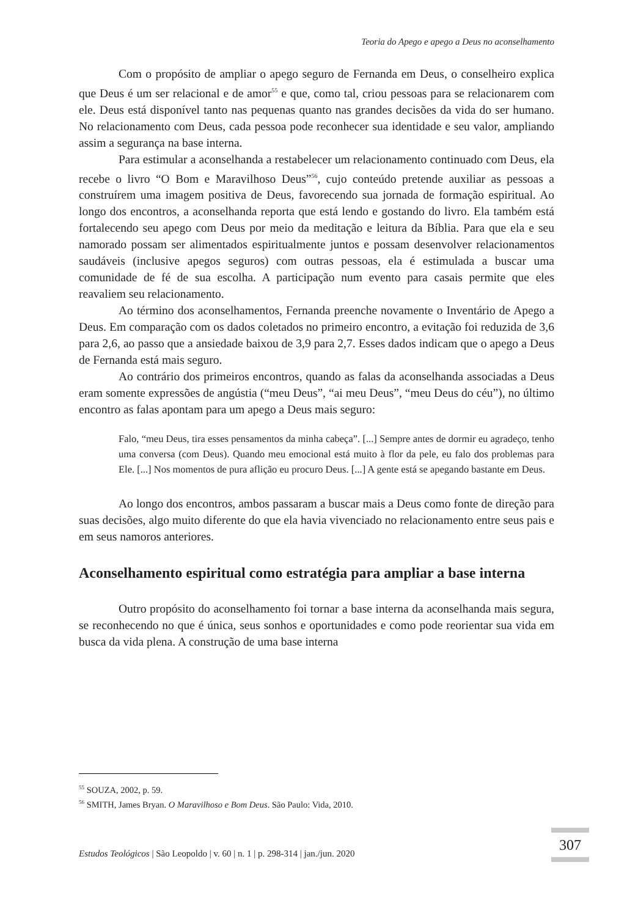Teoria do Apego e apego a Deus no aconselhamento
Com o propósito de ampliar o apego seguro de Fernanda em Deus, o conselheiro explica que Deus é um ser relacional e de amor<sup>55</sup> e que, como tal, criou pessoas para se relacionarem com ele. Deus está disponível tanto nas pequenas quanto nas grandes decisões da vida do ser humano. No relacionamento com Deus, cada pessoa pode reconhecer sua identidade e seu valor, ampliando assim a segurança na base interna.
Para estimular a aconselhanda a restabelecer um relacionamento continuado com Deus, ela recebe o livro “O Bom e Maravilhoso Deus”<sup>56</sup>, cujo conteúdo pretende auxiliar as pessoas a construírem uma imagem positiva de Deus, favorecendo sua jornada de formação espiritual. Ao longo dos encontros, a aconselhanda reporta que está lendo e gostando do livro. Ela também está fortalecendo seu apego com Deus por meio da meditação e leitura da Bíblia. Para que ela e seu namorado possam ser alimentados espiritualmente juntos e possam desenvolver relacionamentos saudáveis (inclusive apegos seguros) com outras pessoas, ela é estimulada a buscar uma comunidade de fé de sua escolha. A participação num evento para casais permite que eles reavaliem seu relacionamento.
Ao término dos aconselhamentos, Fernanda preenche novamente o Inventário de Apego a Deus. Em comparação com os dados coletados no primeiro encontro, a evitação foi reduzida de 3,6 para 2,6, ao passo que a ansiedade baixou de 3,9 para 2,7. Esses dados indicam que o apego a Deus de Fernanda está mais seguro.
Ao contrário dos primeiros encontros, quando as falas da aconselhanda associadas a Deus eram somente expressões de angústia (“meu Deus”, “ai meu Deus”, “meu Deus do céu”), no último encontro as falas apontam para um apego a Deus mais seguro:
Falo, “meu Deus, tira esses pensamentos da minha cabeça”. [...] Sempre antes de dormir eu agradeço, tenho uma conversa (com Deus). Quando meu emocional está muito à flor da pele, eu falo dos problemas para Ele. [...] Nos momentos de pura aflição eu procuro Deus. [...] A gente está se apegando bastante em Deus.
Ao longo dos encontros, ambos passaram a buscar mais a Deus como fonte de direção para suas decisões, algo muito diferente do que ela havia vivenciado no relacionamento entre seus pais e em seus namoros anteriores.
Aconselhamento espiritual como estratégia para ampliar a base interna
Outro propósito do aconselhamento foi tornar a base interna da aconselhanda mais segura, se reconhecendo no que é única, seus sonhos e oportunidades e como pode reorientar sua vida em busca da vida plena. A construção de uma base interna
<sup>55</sup> SOUZA, 2002, p. 59.
<sup>56</sup> SMITH, James Bryan. O Maravilhoso e Bom Deus. São Paulo: Vida, 2010.
Estudos Teológicos | São Leopoldo | v. 60 | n. 1 | p. 298-314 | jan./jun. 2020
307